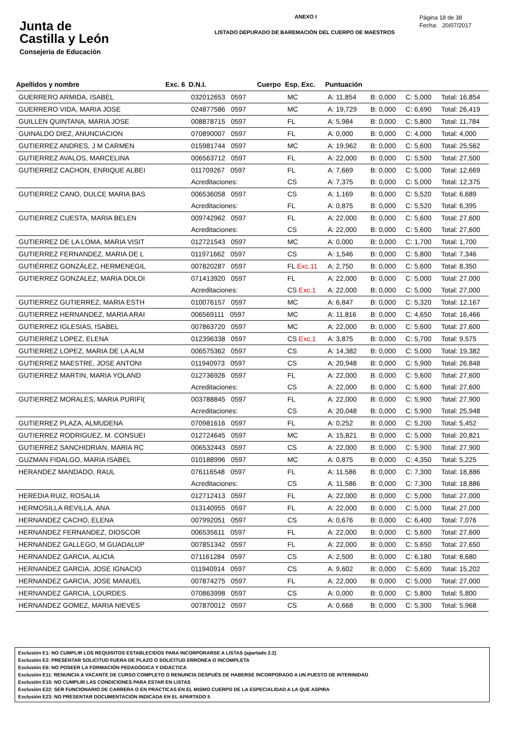Junta de
Castilla y León
Consejeria de Educación
ANEXO I
LISTADO DEPURADO DE BAREMACIÓN DEL CUERPO DE MAESTROS
Página 18 de 38
Fecha: 20/07/2017
| Apellidos y nombre | Exc. 6 | D.N.I. | Cuerpo | Esp. Exc. | Puntuación | | | |
| --- | --- | --- | --- | --- | --- | --- | --- | --- |
| GUERRERO ARMIDA, ISABEL | | 032012653 0597 | | MC | A: 11,854 | B: 0,000 | C: 5,000 | Total: 16,854 |
| GUERRERO VIDA, MARIA JOSE | | 024877586 0597 | | MC | A: 19,729 | B: 0,000 | C: 6,690 | Total: 26,419 |
| GUILLEN QUINTANA, MARIA JOSE | | 008878715 0597 | | FL | A: 5,984 | B: 0,000 | C: 5,800 | Total: 11,784 |
| GUINALDO DIEZ, ANUNCIACION | | 070890007 0597 | | FL | A: 0,000 | B: 0,000 | C: 4,000 | Total: 4,000 |
| GUTIERREZ ANDRES, J M CARMEN | | 015981744 0597 | | MC | A: 19,962 | B: 0,000 | C: 5,600 | Total: 25,562 |
| GUTIERREZ AVALOS, MARCELINA | | 006563712 0597 | | FL | A: 22,000 | B: 0,000 | C: 5,500 | Total: 27,500 |
| GUTIERREZ CACHON, ENRIQUE ALBEI | | 011709267 0597 | | FL | A: 7,669 | B: 0,000 | C: 5,000 | Total: 12,669 |
| | | Acreditaciones: | | CS | A: 7,375 | B: 0,000 | C: 5,000 | Total: 12,375 |
| GUTIERREZ CANO, DULCE MARIA BAS | | 006536058 0597 | | CS | A: 1,169 | B: 0,000 | C: 5,520 | Total: 6,689 |
| | | Acreditaciones: | | FL | A: 0,875 | B: 0,000 | C: 5,520 | Total: 6,395 |
| GUTIERREZ CUESTA, MARIA BELEN | | 009742962 0597 | | FL | A: 22,000 | B: 0,000 | C: 5,600 | Total: 27,600 |
| | | Acreditaciones: | | CS | A: 22,000 | B: 0,000 | C: 5,600 | Total: 27,600 |
| GUTIERREZ DE LA LOMA, MARIA VISIT | | 012721543 0597 | | MC | A: 0,000 | B: 0,000 | C: 1,700 | Total: 1,700 |
| GUTIERREZ FERNANDEZ, MARIA DE L | | 011971662 0597 | | CS | A: 1,546 | B: 0,000 | C: 5,800 | Total: 7,346 |
| GUTIÉRREZ GONZÁLEZ, HERMENEGIL | | 007820287 0597 | | FL Exc.11 | A: 2,750 | B: 0,000 | C: 5,600 | Total: 8,350 |
| GUTIERREZ GONZALEZ, MARIA DOLOI | | 071413920 0597 | | FL | A: 22,000 | B: 0,000 | C: 5,000 | Total: 27,000 |
| | | Acreditaciones: | | CS Exc.1 | A: 22,000 | B: 0,000 | C: 5,000 | Total: 27,000 |
| GUTIERREZ GUTIERREZ, MARIA ESTH | | 010076157 0597 | | MC | A: 6,847 | B: 0,000 | C: 5,320 | Total: 12,167 |
| GUTIERREZ HERNANDEZ, MARIA ARAI | | 006569111 0597 | | MC | A: 11,816 | B: 0,000 | C: 4,650 | Total: 16,466 |
| GUTIERREZ IGLESIAS, ISABEL | | 007863720 0597 | | MC | A: 22,000 | B: 0,000 | C: 5,600 | Total: 27,600 |
| GUTIERREZ LOPEZ, ELENA | | 012396338 0597 | | CS Exc.1 | A: 3,875 | B: 0,000 | C: 5,700 | Total: 9,575 |
| GUTIERREZ LOPEZ, MARIA DE LA ALM | | 006575362 0597 | | CS | A: 14,382 | B: 0,000 | C: 5,000 | Total: 19,382 |
| GUTIERREZ MAESTRE, JOSE ANTONI | | 011940973 0597 | | CS | A: 20,948 | B: 0,000 | C: 5,900 | Total: 26,848 |
| GUTIERREZ MARTIN, MARIA YOLAND | | 012736926 0597 | | FL | A: 22,000 | B: 0,000 | C: 5,600 | Total: 27,600 |
| | | Acreditaciones: | | CS | A: 22,000 | B: 0,000 | C: 5,600 | Total: 27,600 |
| GUTIERREZ MORALES, MARIA PURIFI( | | 003788845 0597 | | FL | A: 22,000 | B: 0,000 | C: 5,900 | Total: 27,900 |
| | | Acreditaciones: | | CS | A: 20,048 | B: 0,000 | C: 5,900 | Total: 25,948 |
| GUTIERREZ PLAZA, ALMUDENA | | 070981616 0597 | | FL | A: 0,252 | B: 0,000 | C: 5,200 | Total: 5,452 |
| GUTIERREZ RODRIGUEZ, M. CONSUEI | | 012724645 0597 | | MC | A: 15,821 | B: 0,000 | C: 5,000 | Total: 20,821 |
| GUTIERREZ SANCHIDRIAN, MARIA RC | | 006532443 0597 | | CS | A: 22,000 | B: 0,000 | C: 5,900 | Total: 27,900 |
| GUZMAN FIDALGO, MARIA ISABEL | | 010188996 0597 | | MC | A: 0,875 | B: 0,000 | C: 4,350 | Total: 5,225 |
| HERANDEZ MANDADO, RAUL | | 076116548 0597 | | FL | A: 11,586 | B: 0,000 | C: 7,300 | Total: 18,886 |
| | | Acreditaciones: | | CS | A: 11,586 | B: 0,000 | C: 7,300 | Total: 18,886 |
| HEREDIA RUIZ, ROSALIA | | 012712413 0597 | | FL | A: 22,000 | B: 0,000 | C: 5,000 | Total: 27,000 |
| HERMOSILLA REVILLA, ANA | | 013140955 0597 | | FL | A: 22,000 | B: 0,000 | C: 5,000 | Total: 27,000 |
| HERNANDEZ CACHO, ELENA | | 007992051 0597 | | CS | A: 0,676 | B: 0,000 | C: 6,400 | Total: 7,076 |
| HERNANDEZ FERNANDEZ, DIOSCOR | | 006535611 0597 | | FL | A: 22,000 | B: 0,000 | C: 5,600 | Total: 27,600 |
| HERNANDEZ GALLEGO, M GUADALUP | | 007851342 0597 | | FL | A: 22,000 | B: 0,000 | C: 5,650 | Total: 27,650 |
| HERNANDEZ GARCIA, ALICIA | | 071161284 0597 | | CS | A: 2,500 | B: 0,000 | C: 6,180 | Total: 8,680 |
| HERNANDEZ GARCIA, JOSE IGNACIO | | 011940914 0597 | | CS | A: 9,602 | B: 0,000 | C: 5,600 | Total: 15,202 |
| HERNANDEZ GARCIA, JOSE MANUEL | | 007874275 0597 | | FL | A: 22,000 | B: 0,000 | C: 5,000 | Total: 27,000 |
| HERNANDEZ GARCIA, LOURDES | | 070863998 0597 | | CS | A: 0,000 | B: 0,000 | C: 5,800 | Total: 5,800 |
| HERNANDEZ GOMEZ, MARIA NIEVES | | 007870012 0597 | | CS | A: 0,668 | B: 0,000 | C: 5,300 | Total: 5,968 |
Exclusión E1: NO CUMPLIR LOS REQUISITOS ESTABLECIDOS PARA INCORPORARSE A LISTAS (apartado 2.2)
Exclusión E2: PRESENTAR SOLICITUD FUERA DE PLAZO O SOLICITUD ERRONEA O INCOMPLETA
Exclusión E6: NO POSEER LA FORMACIÓN PEDAGÓGICA Y DIDÁCTICA
Exclusión E11: RENUNCIA A VACANTE DE CURSO COMPLETO O RENUNCIA DESPUÉS DE HABERSE INCORPORADO A UN PUESTO DE INTERINIDAD
Exclusión E15: NO CUMPLIR LAS CONDICIONES PARA ESTAR EN LISTAS
Exclusión E22: SER FUNCIONARIO DE CARRERA O EN PRÁCTICAS EN EL MISMO CUERPO DE LA ESPECIALIDAD A LA QUE ASPIRA
Exclusión E23: NO PRESENTAR DOCUMENTACIÓN INDICADA EN EL APARTADO 5